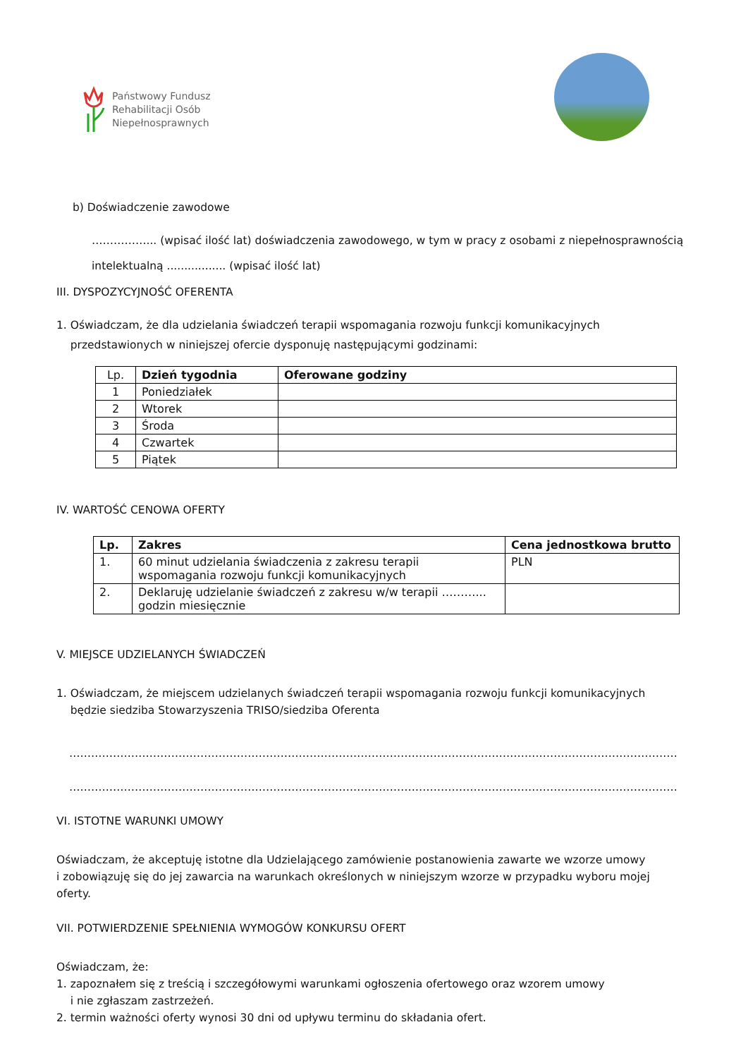Państwowy Fundusz
Rehabilitacji Osób
Niepełnosprawnych
b) Doświadczenie zawodowe
……………... (wpisać ilość lat) doświadczenia zawodowego, w tym w pracy z osobami z niepełnosprawnością
intelektualną ................. (wpisać ilość lat)
III. DYSPOZYCYJNOŚĆ OFERENTA
1. Oświadczam, że dla udzielania świadczeń terapii wspomagania rozwoju funkcji komunikacyjnych
przedstawionych w niniejszej ofercie dysponuję następującymi godzinami:
| Lp. | Dzień tygodnia | Oferowane godziny |
| 1 | Poniedziałek | |
| 2 | Wtorek | |
| 3 | Środa | |
| 4 | Czwartek | |
| 5 | Piątek | |
IV. WARTOŚĆ CENOWA OFERTY
| Lp. | Zakres | Cena jednostkowa brutto |
| --- | --- | --- |
| 1. | 60 minut udzielania świadczenia z zakresu terapii wspomagania rozwoju funkcji komunikacyjnych | PLN |
| 2. | Deklaruję udzielanie świadczeń z zakresu w/w terapii ………... godzin miesięcznie | |
V. MIEJSCE UDZIELANYCH ŚWIADCZEŃ
1. Oświadczam, że miejscem udzielanych świadczeń terapii wspomagania rozwoju funkcji komunikacyjnych
będzie siedziba Stowarzyszenia TRISO/siedziba Oferenta
………………………………………………………………………………………………………………………………………………………
………………………………………………………………………………………………………………………………………………………
VI. ISTOTNE WARUNKI UMOWY
Oświadczam, że akceptuję istotne dla Udzielającego zamówienie postanowienia zawarte we wzorze umowy
i zobowiązuję się do jej zawarcia na warunkach określonych w niniejszym wzorze w przypadku wyboru mojej
oferty.
VII. POTWIERDZENIE SPEŁNIENIA WYMOGÓW KONKURSU OFERT
Oświadczam, że:
1. zapoznałem się z treścią i szczegółowymi warunkami ogłoszenia ofertowego oraz wzorem umowy
i nie zgłaszam zastrzeżeń.
2. termin ważności oferty wynosi 30 dni od upływu terminu do składania ofert.